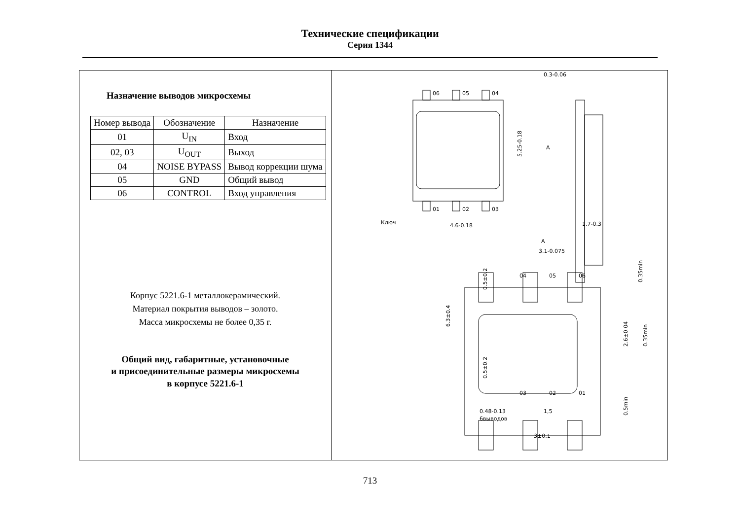Технические спецификации
Серия 1344
Назначение выводов микросхемы
| Номер вывода | Обозначение | Назначение |
| --- | --- | --- |
| 01 | U<sub>IN</sub> | Вход |
| 02, 03 | U<sub>OUT</sub> | Выход |
| 04 | NOISE BYPASS | Вывод коррекции шума |
| 05 | GND | Общий вывод |
| 06 | CONTROL | Вход управления |
Корпус 5221.6-1 металлокерамический.
Материал покрытия выводов – золото.
Масса микросхемы не более 0,35 г.
Общий вид, габаритные, установочные
и присоединительные размеры микросхемы
в корпусе 5221.6-1
0.3-0.06
06
05
04
01
02
03
Ключ
4.6-0.18
5.25-0.18
A
1.7-0.3
A
3.1-0.075
04
05
06
03
02
01
6.3±0.4
0.5±0.2
0.5±0.2
2.6±0.04
0.35min
0.35min
0.5min
0.48-0.13
6выводов
1,5
3±0.1
713